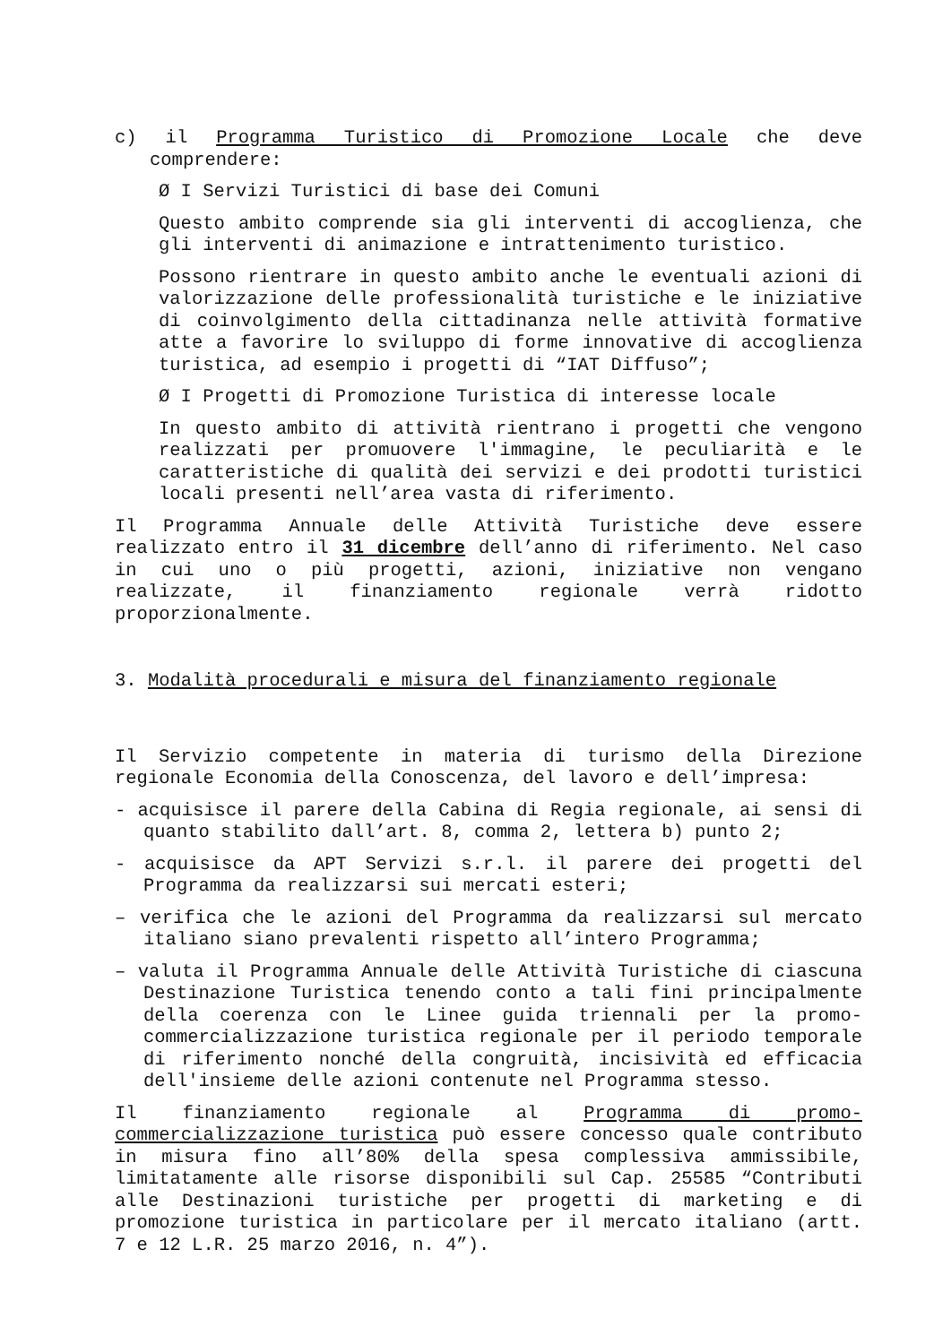c) il Programma Turistico di Promozione Locale che deve comprendere:
Ø I Servizi Turistici di base dei Comuni
Questo ambito comprende sia gli interventi di accoglienza, che gli interventi di animazione e intrattenimento turistico.
Possono rientrare in questo ambito anche le eventuali azioni di valorizzazione delle professionalità turistiche e le iniziative di coinvolgimento della cittadinanza nelle attività formative atte a favorire lo sviluppo di forme innovative di accoglienza turistica, ad esempio i progetti di “IAT Diffuso”;
Ø I Progetti di Promozione Turistica di interesse locale
In questo ambito di attività rientrano i progetti che vengono realizzati per promuovere l'immagine, le peculiarità e le caratteristiche di qualità dei servizi e dei prodotti turistici locali presenti nell’area vasta di riferimento.
Il Programma Annuale delle Attività Turistiche deve essere realizzato entro il 31 dicembre dell’anno di riferimento. Nel caso in cui uno o più progetti, azioni, iniziative non vengano realizzate, il finanziamento regionale verrà ridotto proporzionalmente.
3. Modalità procedurali e misura del finanziamento regionale
Il Servizio competente in materia di turismo della Direzione regionale Economia della Conoscenza, del lavoro e dell’impresa:
- acquisisce il parere della Cabina di Regia regionale, ai sensi di quanto stabilito dall’art. 8, comma 2, lettera b) punto 2;
- acquisisce da APT Servizi s.r.l. il parere dei progetti del Programma da realizzarsi sui mercati esteri;
– verifica che le azioni del Programma da realizzarsi sul mercato italiano siano prevalenti rispetto all’intero Programma;
– valuta il Programma Annuale delle Attività Turistiche di ciascuna Destinazione Turistica tenendo conto a tali fini principalmente della coerenza con le Linee guida triennali per la promo-commercializzazione turistica regionale per il periodo temporale di riferimento nonché della congruità, incisività ed efficacia dell'insieme delle azioni contenute nel Programma stesso.
Il finanziamento regionale al Programma di promo-commercializzazione turistica può essere concesso quale contributo in misura fino all’80% della spesa complessiva ammissibile, limitatamente alle risorse disponibili sul Cap. 25585 “Contributi alle Destinazioni turistiche per progetti di marketing e di promozione turistica in particolare per il mercato italiano (artt. 7 e 12 L.R. 25 marzo 2016, n. 4”).